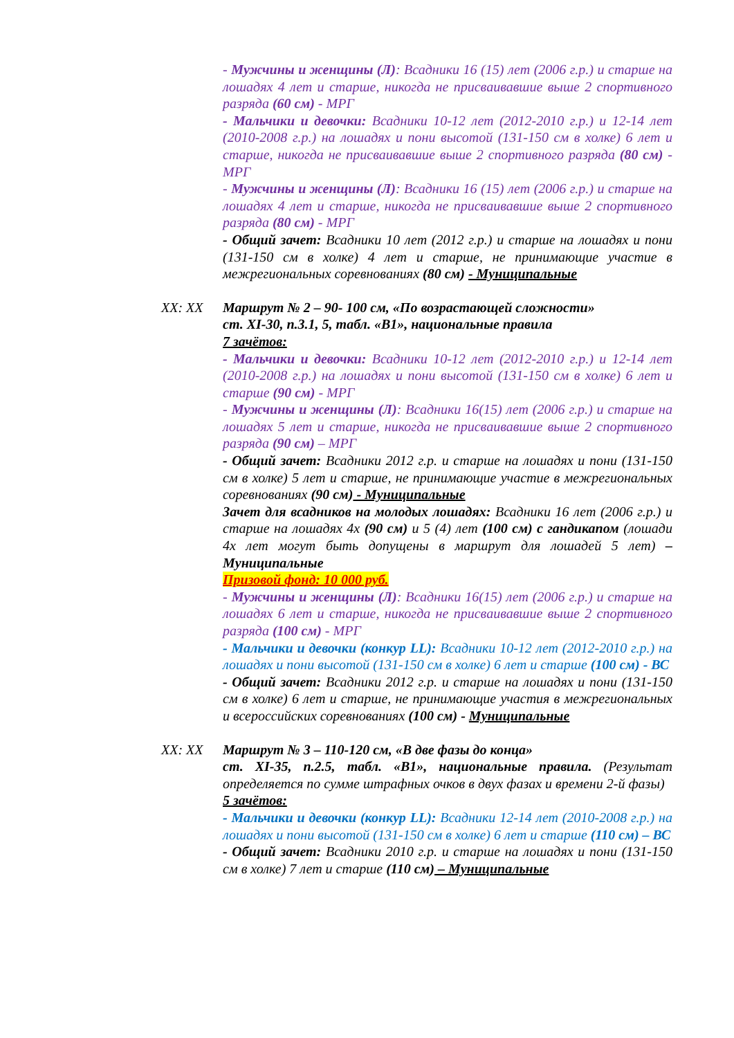- Мужчины и женщины (Л): Всадники 16 (15) лет (2006 г.р.) и старше на лошадях 4 лет и старше, никогда не присваивавшие выше 2 спортивного разряда (60 см) - МРГ
- Мальчики и девочки: Всадники 10-12 лет (2012-2010 г.р.) и 12-14 лет (2010-2008 г.р.) на лошадях и пони высотой (131-150 см в холке) 6 лет и старше, никогда не присваивавшие выше 2 спортивного разряда (80 см) - МРГ
- Мужчины и женщины (Л): Всадники 16 (15) лет (2006 г.р.) и старше на лошадях 4 лет и старше, никогда не присваивавшие выше 2 спортивного разряда (80 см) - МРГ
- Общий зачет: Всадники 10 лет (2012 г.р.) и старше на лошадях и пони (131-150 см в холке) 4 лет и старше, не принимающие участие в межрегиональных соревнованиях (80 см) - Муниципальные
XX: XX Маршрут № 2 – 90- 100 см, «По возрастающей сложности»
ст. XI-30, п.3.1, 5, табл. «В1», национальные правила
7 зачётов:
- Мальчики и девочки: Всадники 10-12 лет (2012-2010 г.р.) и 12-14 лет (2010-2008 г.р.) на лошадях и пони высотой (131-150 см в холке) 6 лет и старше (90 см) - МРГ
- Мужчины и женщины (Л): Всадники 16(15) лет (2006 г.р.) и старше на лошадях 5 лет и старше, никогда не присваивавшие выше 2 спортивного разряда (90 см) – МРГ
- Общий зачет: Всадники 2012 г.р. и старше на лошадях и пони (131-150 см в холке) 5 лет и старше, не принимающие участие в межрегиональных соревнованиях (90 см) - Муниципальные
Зачет для всадников на молодых лошадях: Всадники 16 лет (2006 г.р.) и старше на лошадях 4х (90 см) и 5 (4) лет (100 см) с гандикапом (лошади 4х лет могут быть допущены в маршрут для лошадей 5 лет) – Муниципальные
Призовой фонд: 10 000 руб.
- Мужчины и женщины (Л): Всадники 16(15) лет (2006 г.р.) и старше на лошадях 6 лет и старше, никогда не присваивавшие выше 2 спортивного разряда (100 см) - МРГ
- Мальчики и девочки (конкур LL): Всадники 10-12 лет (2012-2010 г.р.) на лошадях и пони высотой (131-150 см в холке) 6 лет и старше (100 см) - ВС
- Общий зачет: Всадники 2012 г.р. и старше на лошадях и пони (131-150 см в холке) 6 лет и старше, не принимающие участия в межрегиональных и всероссийских соревнованиях (100 см) - Муниципальные
XX: XX Маршрут № 3 – 110-120 см, «В две фазы до конца»
ст. XI-35, п.2.5, табл. «В1», национальные правила. (Результат определяется по сумме штрафных очков в двух фазах и времени 2-й фазы)
5 зачётов:
- Мальчики и девочки (конкур LL): Всадники 12-14 лет (2010-2008 г.р.) на лошадях и пони высотой (131-150 см в холке) 6 лет и старше (110 см) – ВС
- Общий зачет: Всадники 2010 г.р. и старше на лошадях и пони (131-150 см в холке) 7 лет и старше (110 см) – Муниципальные